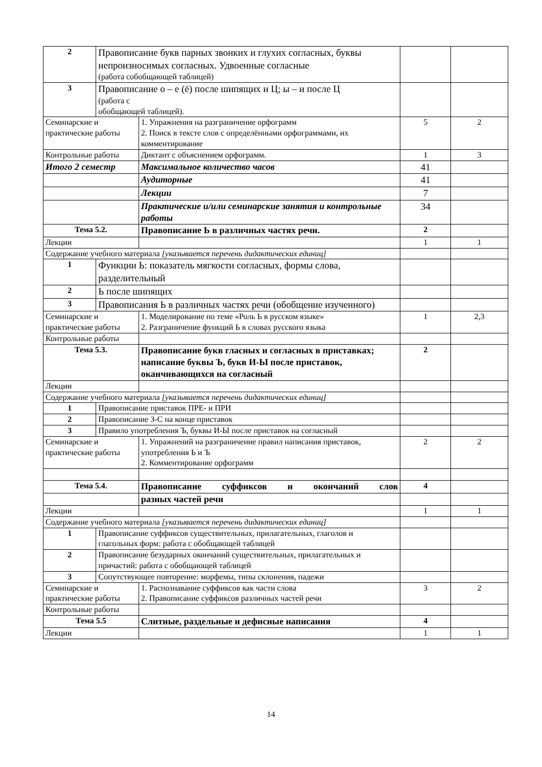| 2 | Правописание букв парных звонких и глухих согласных, буквы непроизносимых согласных. Удвоенные согласные (работа собобщающей таблицей) | | | |
| 3 | Правописание о – е (ё) после шипящих и Ц; ы – и после Ц (работа с обобщающей таблицей). | | | |
| Семинарские и практические работы | | 1. Упражнения на разграничение орфограмм 2. Поиск в тексте слов с определёнными орфограммами, их комментирование | 5 | 2 |
| Контрольные работы | | Диктант с объяснением орфограмм. | 1 | 3 |
| Итого 2 семестр | | Максимальное количество часов | 41 | |
| | | Аудиторные | 41 | |
| | | Лекции | 7 | |
| | | Практические и/или семинарские занятия и контрольные работы | 34 | |
| Тема 5.2. | | Правописание Ь в различных частях речи. | 2 | |
| Лекции | | | 1 | 1 |
| Содержание учебного материала [указывается перечень дидактических единиц] | | | | |
| 1 | Функции Ь: показатель мягкости согласных, формы слова, разделительный | | | |
| 2 | Ь после шипящих | | | |
| 3 | Правописания Ь в различных частях речи (обобщение изученного) | | | |
| Семинарские и практические работы | | 1. Моделирование по теме «Роль Ь в русском языке» 2. Разграничение функций Ь в словах русского языка | 1 | 2,3 |
| Контрольные работы | | | | |
| Тема 5.3. | | Правописание букв гласных и согласных в приставках; написание буквы Ъ, букв И-Ы после приставок, оканчивающихся на согласный | 2 | |
| Лекции | | | | |
| Содержание учебного материала [указывается перечень дидактических единиц] | | | | |
| 1 | Правописание приставок ПРЕ- и ПРИ | | | |
| 2 | Правописание З-С на конце приставок | | | |
| 3 | Правило употребления Ъ, буквы И-Ы после приставок на согласный | | | |
| Семинарские и практические работы | | 1. Упражнений на разграничение правил написания приставок, употребления Ь и Ъ 2. Комментирование орфограмм | 2 | 2 |
| Тема 5.4. | | Правописание суффиксов и окончаний слов | 4 | |
| | | разных частей речи | | |
| Лекции | | | 1 | 1 |
| Содержание учебного материала [указывается перечень дидактических единиц] | | | | |
| 1 | Правописание суффиксов существительных, прилагательных, глаголов и глагольных форм: работа с обобщающей таблицей | | | |
| 2 | Правописание безударных окончаний существительных, прилагательных и причастий: работа с обобщающей таблицей | | | |
| 3 | Сопутствующее повторение: морфемы, типы склонения, падежи | | | |
| Семинарские и практические работы | | 1. Распознавание суффиксов как части слова 2. Правописание суффиксов различных частей речи | 3 | 2 |
| Контрольные работы | | | | |
| Тема 5.5 | | Слитные, раздельные и дефисные написания | 4 | |
| Лекции | | | 1 | 1 |
14